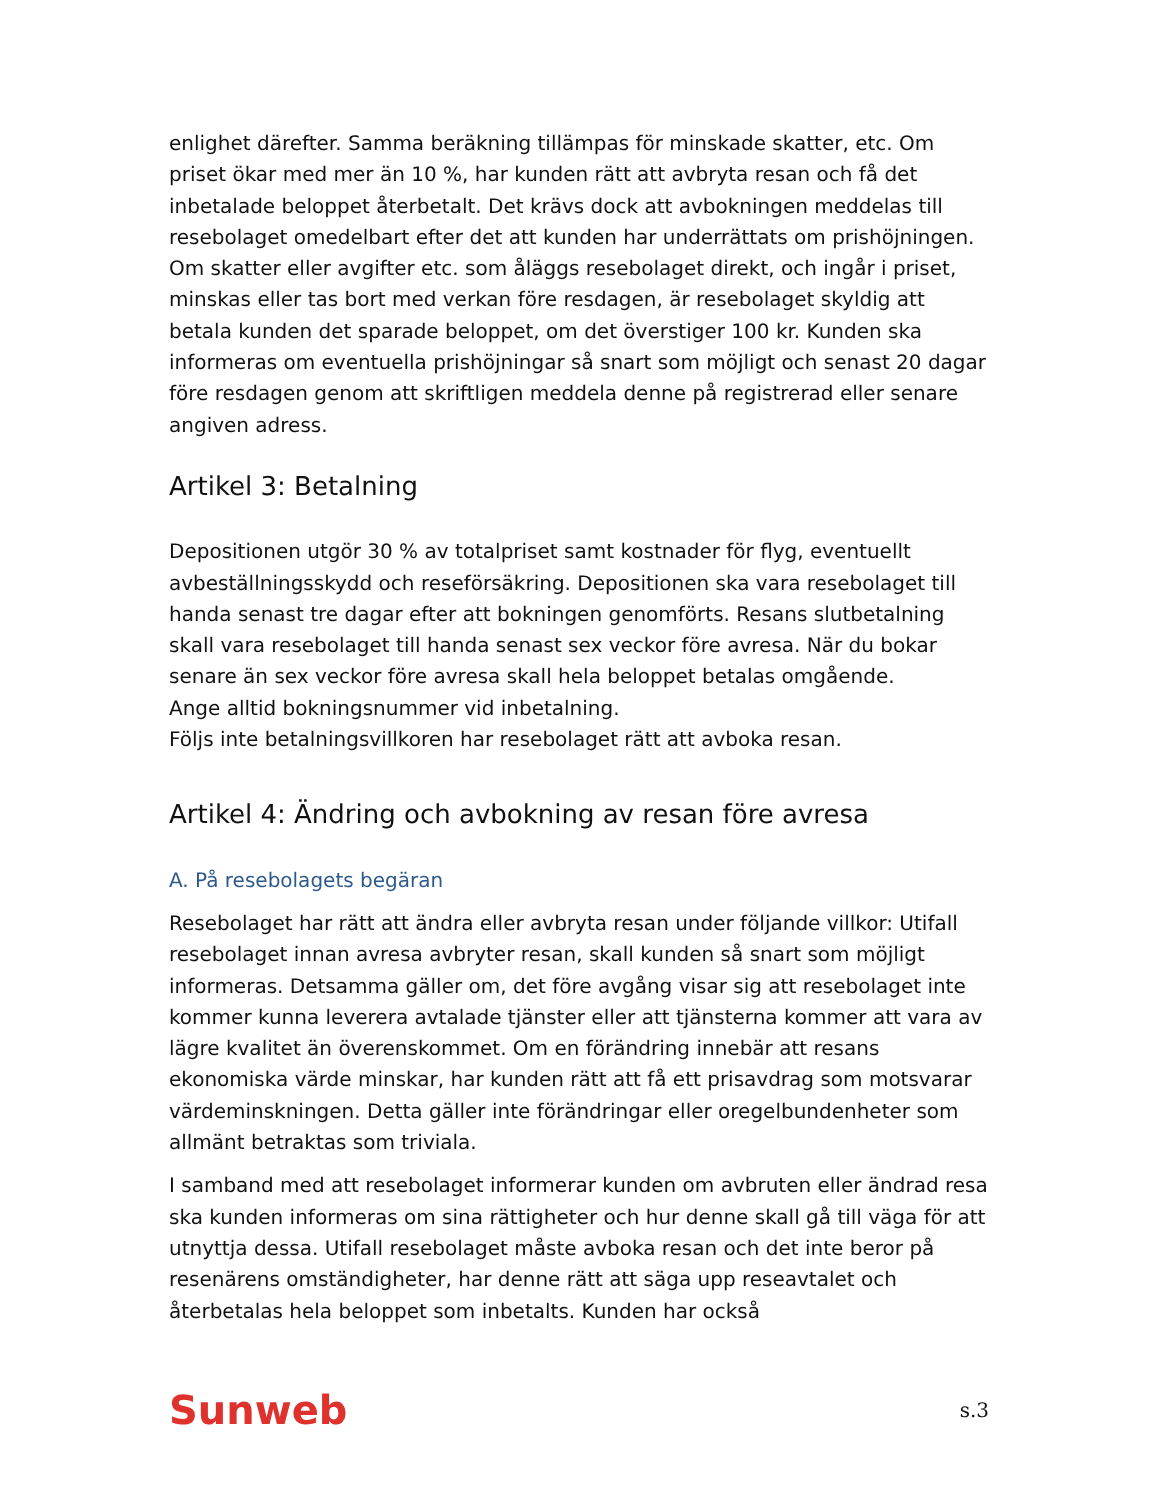enlighet därefter. Samma beräkning tillämpas för minskade skatter, etc. Om priset ökar med mer än 10 %, har kunden rätt att avbryta resan och få det inbetalade beloppet återbetalt. Det krävs dock att avbokningen meddelas till resebolaget omedelbart efter det att kunden har underrättats om prishöjningen. Om skatter eller avgifter etc. som åläggs resebolaget direkt, och ingår i priset, minskas eller tas bort med verkan före resdagen, är resebolaget skyldig att betala kunden det sparade beloppet, om det överstiger 100 kr. Kunden ska informeras om eventuella prishöjningar så snart som möjligt och senast 20 dagar före resdagen genom att skriftligen meddela denne på registrerad eller senare angiven adress.
Artikel 3: Betalning
Depositionen utgör 30 % av totalpriset samt kostnader för flyg, eventuellt avbeställningsskydd och reseförsäkring. Depositionen ska vara resebolaget till handa senast tre dagar efter att bokningen genomförts. Resans slutbetalning skall vara resebolaget till handa senast sex veckor före avresa. När du bokar senare än sex veckor före avresa skall hela beloppet betalas omgående.
Ange alltid bokningsnummer vid inbetalning.
Följs inte betalningsvillkoren har resebolaget rätt att avboka resan.
Artikel 4: Ändring och avbokning av resan före avresa
A. På resebolagets begäran
Resebolaget har rätt att ändra eller avbryta resan under följande villkor: Utifall resebolaget innan avresa avbryter resan, skall kunden så snart som möjligt informeras. Detsamma gäller om, det före avgång visar sig att resebolaget inte kommer kunna leverera avtalade tjänster eller att tjänsterna kommer att vara av lägre kvalitet än överenskommet. Om en förändring innebär att resans ekonomiska värde minskar, har kunden rätt att få ett prisavdrag som motsvarar värdeminskningen. Detta gäller inte förändringar eller oregelbundenheter som allmänt betraktas som triviala.
I samband med att resebolaget informerar kunden om avbruten eller ändrad resa ska kunden informeras om sina rättigheter och hur denne skall gå till väga för att utnyttja dessa. Utifall resebolaget måste avboka resan och det inte beror på resenärens omständigheter, har denne rätt att säga upp reseavtalet och återbetalas hela beloppet som inbetalts. Kunden har också
Sunweb s.3